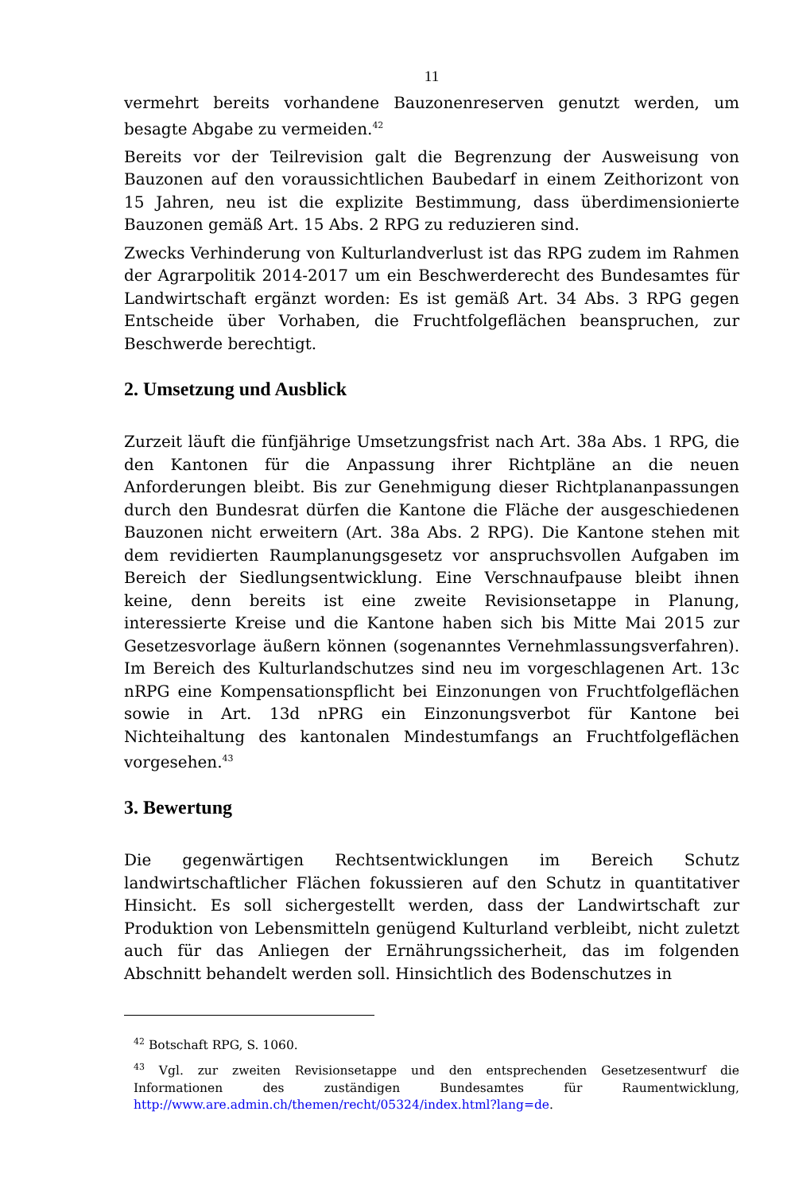11
vermehrt bereits vorhandene Bauzonenreserven genutzt werden, um besagte Abgabe zu vermeiden.<sup>42</sup>
Bereits vor der Teilrevision galt die Begrenzung der Ausweisung von Bauzonen auf den voraussichtlichen Baubedarf in einem Zeithorizont von 15 Jahren, neu ist die explizite Bestimmung, dass überdimensionierte Bauzonen gemäß Art. 15 Abs. 2 RPG zu reduzieren sind.
Zwecks Verhinderung von Kulturlandverlust ist das RPG zudem im Rahmen der Agrarpolitik 2014-2017 um ein Beschwerderecht des Bundesamtes für Landwirtschaft ergänzt worden: Es ist gemäß Art. 34 Abs. 3 RPG gegen Entscheide über Vorhaben, die Fruchtfolgeflächen beanspruchen, zur Beschwerde berechtigt.
2. Umsetzung und Ausblick
Zurzeit läuft die fünfjährige Umsetzungsfrist nach Art. 38a Abs. 1 RPG, die den Kantonen für die Anpassung ihrer Richtpläne an die neuen Anforderungen bleibt. Bis zur Genehmigung dieser Richtplananpassungen durch den Bundesrat dürfen die Kantone die Fläche der ausgeschiedenen Bauzonen nicht erweitern (Art. 38a Abs. 2 RPG). Die Kantone stehen mit dem revidierten Raumplanungsgesetz vor anspruchsvollen Aufgaben im Bereich der Siedlungsentwicklung. Eine Verschnaufpause bleibt ihnen keine, denn bereits ist eine zweite Revisionsetappe in Planung, interessierte Kreise und die Kantone haben sich bis Mitte Mai 2015 zur Gesetzesvorlage äußern können (sogenanntes Vernehmlassungsverfahren). Im Bereich des Kulturlandschutzes sind neu im vorgeschlagenen Art. 13c nRPG eine Kompensationspflicht bei Einzonungen von Fruchtfolgeflächen sowie in Art. 13d nPRG ein Einzonungsverbot für Kantone bei Nichteihaltung des kantonalen Mindestumfangs an Fruchtfolgeflächen vorgesehen.<sup>43</sup>
3. Bewertung
Die gegenwärtigen Rechtsentwicklungen im Bereich Schutz landwirtschaftlicher Flächen fokussieren auf den Schutz in quantitativer Hinsicht. Es soll sichergestellt werden, dass der Landwirtschaft zur Produktion von Lebensmitteln genügend Kulturland verbleibt, nicht zuletzt auch für das Anliegen der Ernährungssicherheit, das im folgenden Abschnitt behandelt werden soll. Hinsichtlich des Bodenschutzes in
<sup>42</sup> Botschaft RPG, S. 1060.
<sup>43</sup> Vgl. zur zweiten Revisionsetappe und den entsprechenden Gesetzesentwurf die Informationen des zuständigen Bundesamtes für Raumentwicklung, http://www.are.admin.ch/themen/recht/05324/index.html?lang=de.